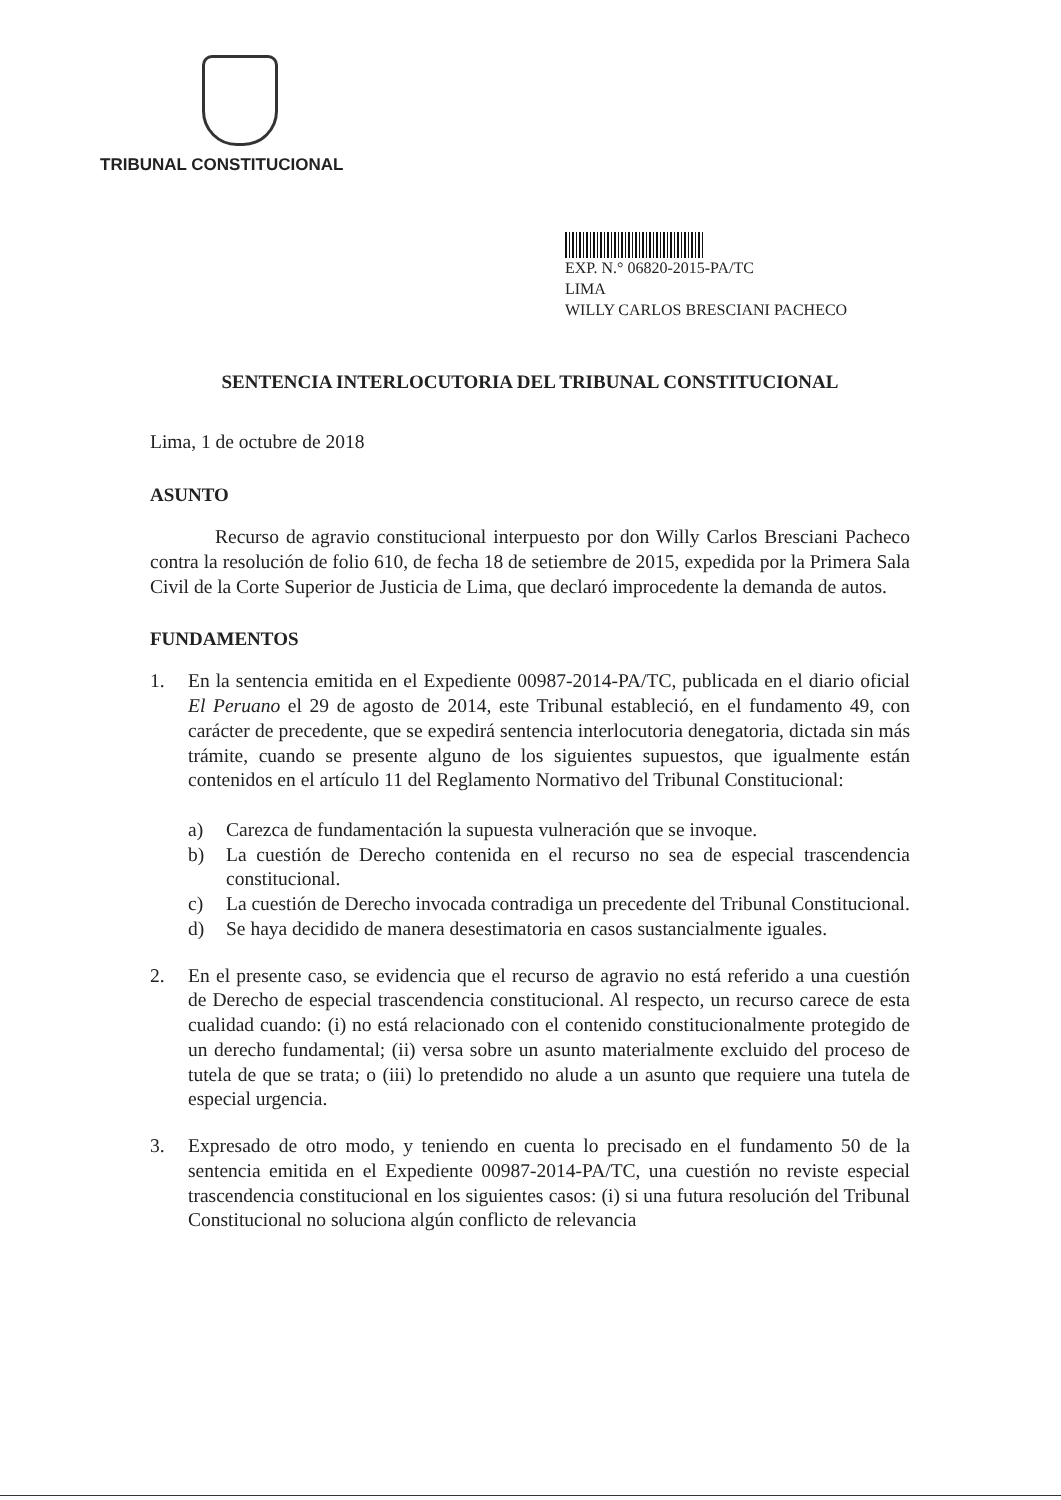TRIBUNAL CONSTITUCIONAL
EXP. N.° 06820-2015-PA/TC
LIMA
WILLY CARLOS BRESCIANI PACHECO
SENTENCIA INTERLOCUTORIA DEL TRIBUNAL CONSTITUCIONAL
Lima, 1 de octubre de 2018
ASUNTO
Recurso de agravio constitucional interpuesto por don Willy Carlos Bresciani Pacheco contra la resolución de folio 610, de fecha 18 de setiembre de 2015, expedida por la Primera Sala Civil de la Corte Superior de Justicia de Lima, que declaró improcedente la demanda de autos.
FUNDAMENTOS
1. En la sentencia emitida en el Expediente 00987-2014-PA/TC, publicada en el diario oficial El Peruano el 29 de agosto de 2014, este Tribunal estableció, en el fundamento 49, con carácter de precedente, que se expedirá sentencia interlocutoria denegatoria, dictada sin más trámite, cuando se presente alguno de los siguientes supuestos, que igualmente están contenidos en el artículo 11 del Reglamento Normativo del Tribunal Constitucional:
a) Carezca de fundamentación la supuesta vulneración que se invoque.
b) La cuestión de Derecho contenida en el recurso no sea de especial trascendencia constitucional.
c) La cuestión de Derecho invocada contradiga un precedente del Tribunal Constitucional.
d) Se haya decidido de manera desestimatoria en casos sustancialmente iguales.
2. En el presente caso, se evidencia que el recurso de agravio no está referido a una cuestión de Derecho de especial trascendencia constitucional. Al respecto, un recurso carece de esta cualidad cuando: (i) no está relacionado con el contenido constitucionalmente protegido de un derecho fundamental; (ii) versa sobre un asunto materialmente excluido del proceso de tutela de que se trata; o (iii) lo pretendido no alude a un asunto que requiere una tutela de especial urgencia.
3. Expresado de otro modo, y teniendo en cuenta lo precisado en el fundamento 50 de la sentencia emitida en el Expediente 00987-2014-PA/TC, una cuestión no reviste especial trascendencia constitucional en los siguientes casos: (i) si una futura resolución del Tribunal Constitucional no soluciona algún conflicto de relevancia